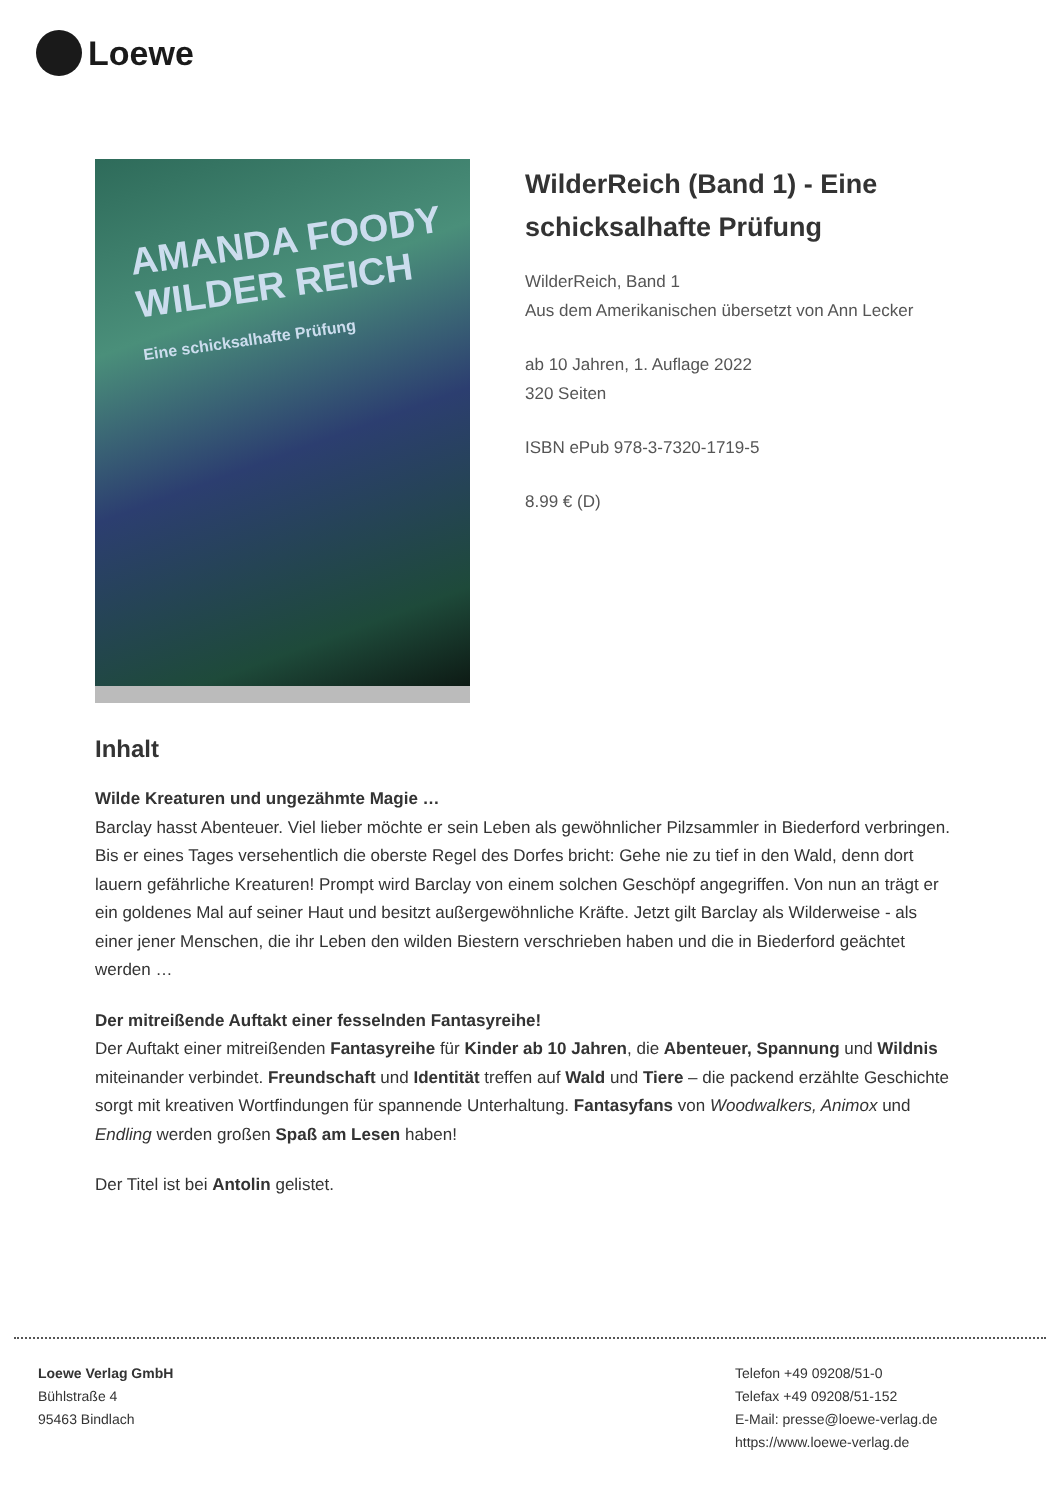Loewe
AMANDA FOODY
WILDER REICH
Eine schicksalhafte Prüfung
WilderReich (Band 1) - Eine schicksalhafte Prüfung
WilderReich, Band 1
Aus dem Amerikanischen übersetzt von Ann Lecker
ab 10 Jahren, 1. Auflage 2022
320 Seiten
ISBN ePub 978-3-7320-1719-5
8.99 € (D)
Inhalt
Wilde Kreaturen und ungezähmte Magie …
Barclay hasst Abenteuer. Viel lieber möchte er sein Leben als gewöhnlicher Pilzsammler in Biederford verbringen. Bis er eines Tages versehentlich die oberste Regel des Dorfes bricht: Gehe nie zu tief in den Wald, denn dort lauern gefährliche Kreaturen! Prompt wird Barclay von einem solchen Geschöpf angegriffen. Von nun an trägt er ein goldenes Mal auf seiner Haut und besitzt außergewöhnliche Kräfte. Jetzt gilt Barclay als Wilderweise - als einer jener Menschen, die ihr Leben den wilden Biestern verschrieben haben und die in Biederford geächtet werden …
Der mitreißende Auftakt einer fesselnden Fantasyreihe!
Der Auftakt einer mitreißenden Fantasyreihe für Kinder ab 10 Jahren, die Abenteuer, Spannung und Wildnis miteinander verbindet. Freundschaft und Identität treffen auf Wald und Tiere – die packend erzählte Geschichte sorgt mit kreativen Wortfindungen für spannende Unterhaltung. Fantasyfans von Woodwalkers, Animox und Endling werden großen Spaß am Lesen haben!
Der Titel ist bei Antolin gelistet.
Loewe Verlag GmbH
Bühlstraße 4
95463 Bindlach
Telefon +49 09208/51-0
Telefax +49 09208/51-152
E-Mail: presse@loewe-verlag.de
https://www.loewe-verlag.de